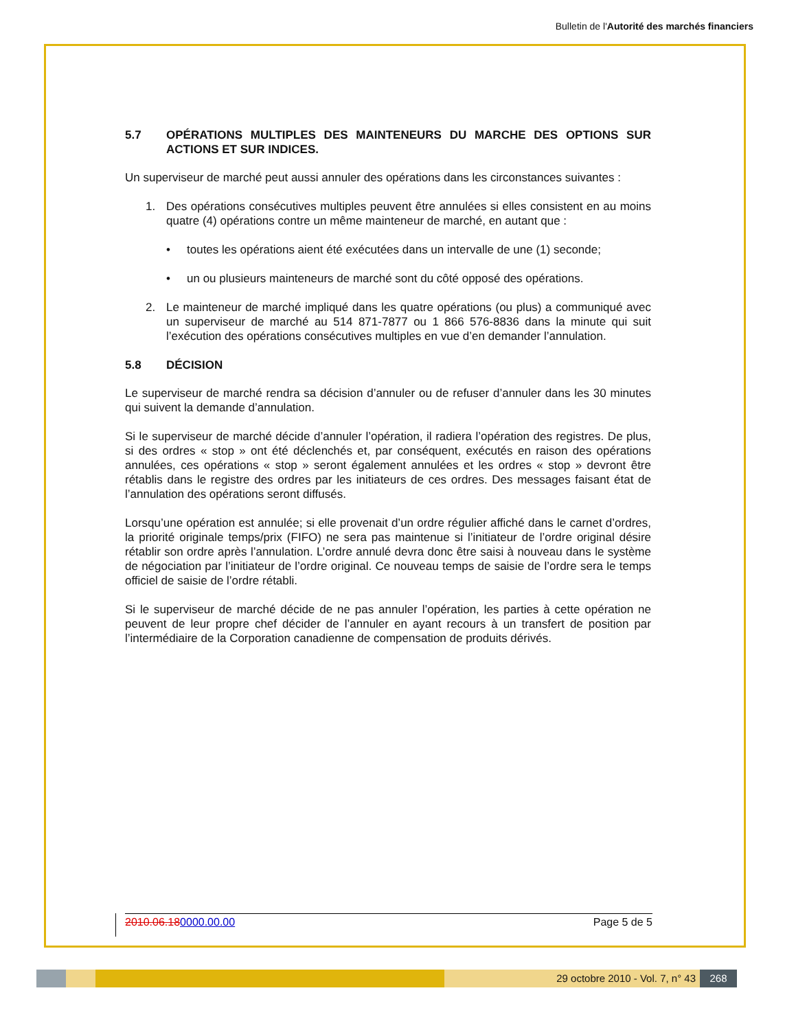Bulletin de l'Autorité des marchés financiers
5.7 OPÉRATIONS MULTIPLES DES MAINTENEURS DU MARCHE DES OPTIONS SUR ACTIONS ET SUR INDICES.
Un superviseur de marché peut aussi annuler des opérations dans les circonstances suivantes :
1. Des opérations consécutives multiples peuvent être annulées si elles consistent en au moins quatre (4) opérations contre un même mainteneur de marché, en autant que :
• toutes les opérations aient été exécutées dans un intervalle de une (1) seconde;
• un ou plusieurs mainteneurs de marché sont du côté opposé des opérations.
2. Le mainteneur de marché impliqué dans les quatre opérations (ou plus) a communiqué avec un superviseur de marché au 514 871-7877 ou 1 866 576-8836 dans la minute qui suit l’exécution des opérations consécutives multiples en vue d’en demander l’annulation.
5.8 DÉCISION
Le superviseur de marché rendra sa décision d’annuler ou de refuser d’annuler dans les 30 minutes qui suivent la demande d’annulation.
Si le superviseur de marché décide d’annuler l’opération, il radiera l’opération des registres. De plus, si des ordres « stop » ont été déclenchés et, par conséquent, exécutés en raison des opérations annulées, ces opérations « stop » seront également annulées et les ordres « stop » devront être rétablis dans le registre des ordres par les initiateurs de ces ordres. Des messages faisant état de l’annulation des opérations seront diffusés.
Lorsqu’une opération est annulée; si elle provenait d’un ordre régulier affiché dans le carnet d’ordres, la priorité originale temps/prix (FIFO) ne sera pas maintenue si l’initiateur de l’ordre original désire rétablir son ordre après l’annulation. L’ordre annulé devra donc être saisi à nouveau dans le système de négociation par l’initiateur de l’ordre original. Ce nouveau temps de saisie de l’ordre sera le temps officiel de saisie de l’ordre rétabli.
Si le superviseur de marché décide de ne pas annuler l’opération, les parties à cette opération ne peuvent de leur propre chef décider de l’annuler en ayant recours à un transfert de position par l’intermédiaire de la Corporation canadienne de compensation de produits dérivés.
2010.06.180000.00.00 Page 5 de 5
29 octobre 2010 - Vol. 7, n° 43
268